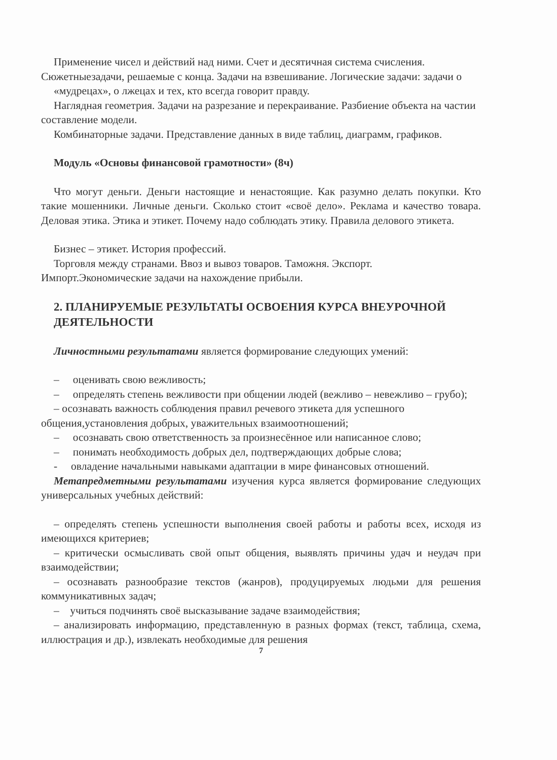Применение чисел и действий над ними. Счет и десятичная система счисления. Сюжетныезадачи, решаемые с конца. Задачи на взвешивание. Логические задачи: задачи о
«мудрецах», о лжецах и тех, кто всегда говорит правду.
Наглядная геометрия. Задачи на разрезание и перекраивание. Разбиение объекта на частии составление модели.
Комбинаторные задачи. Представление данных в виде таблиц, диаграмм, графиков.
Модуль «Основы финансовой грамотности» (8ч)
Что могут деньги. Деньги настоящие и ненастоящие. Как разумно делать покупки. Кто такие мошенники. Личные деньги. Сколько стоит «своё дело». Реклама и качество товара. Деловая этика. Этика и этикет. Почему надо соблюдать этику. Правила делового этикета.
Бизнес – этикет. История профессий.
Торговля между странами. Ввоз и вывоз товаров. Таможня. Экспорт. Импорт.Экономические задачи на нахождение прибыли.
2. ПЛАНИРУЕМЫЕ РЕЗУЛЬТАТЫ ОСВОЕНИЯ КУРСА ВНЕУРОЧНОЙ ДЕЯТЕЛЬНОСТИ
Личностными результатами является формирование следующих умений:
– оценивать свою вежливость;
– определять степень вежливости при общении людей (вежливо – невежливо – грубо);
– осознавать важность соблюдения правил речевого этикета для успешного общения,установления добрых, уважительных взаимоотношений;
– осознавать свою ответственность за произнесённое или написанное слово;
– понимать необходимость добрых дел, подтверждающих добрые слова;
- овладение начальными навыками адаптации в мире финансовых отношений.
Метапредметными результатами изучения курса является формирование следующих универсальных учебных действий:
– определять степень успешности выполнения своей работы и работы всех, исходя из имеющихся критериев;
– критически осмысливать свой опыт общения, выявлять причины удач и неудач при взаимодействии;
– осознавать разнообразие текстов (жанров), продуцируемых людьми для решения коммуникативных задач;
– учиться подчинять своё высказывание задаче взаимодействия;
– анализировать информацию, представленную в разных формах (текст, таблица, схема, иллюстрация и др.), извлекать необходимые для решения
7